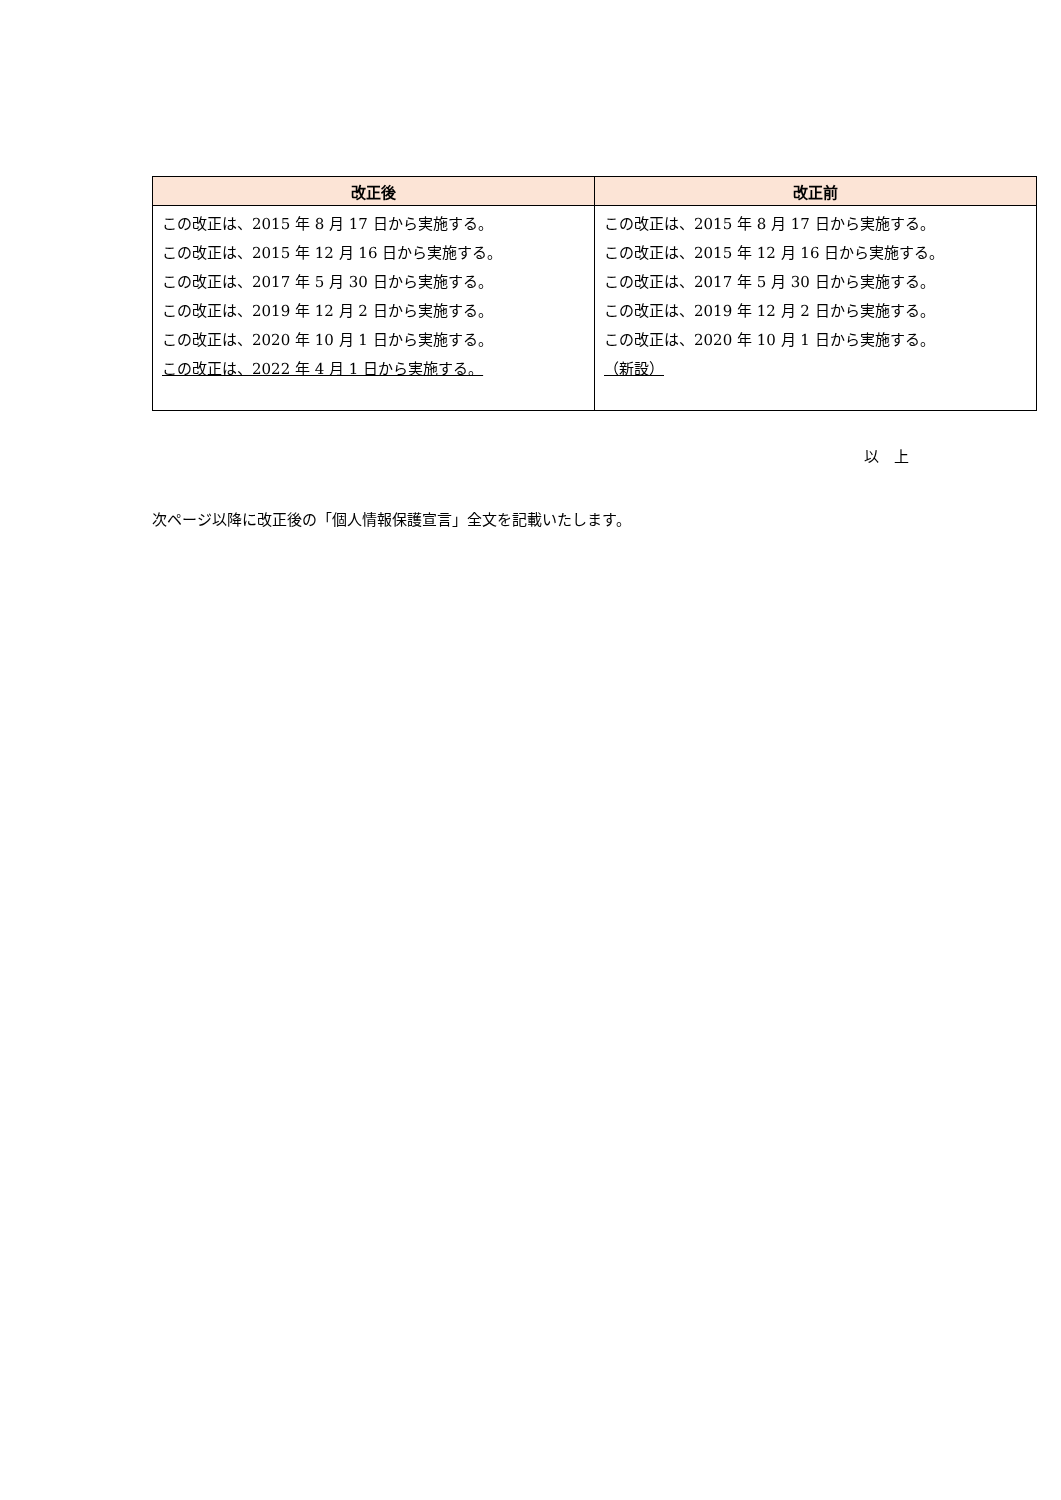| 改正後 | 改正前 |
| --- | --- |
| この改正は、2015 年 8 月 17 日から実施する。 この改正は、2015 年 12 月 16 日から実施する。 この改正は、2017 年 5 月 30 日から実施する。 この改正は、2019 年 12 月 2 日から実施する。 この改正は、2020 年 10 月 1 日から実施する。 この改正は、2022 年 4 月 1 日から実施する。 | この改正は、2015 年 8 月 17 日から実施する。 この改正は、2015 年 12 月 16 日から実施する。 この改正は、2017 年 5 月 30 日から実施する。 この改正は、2019 年 12 月 2 日から実施する。 この改正は、2020 年 10 月 1 日から実施する。 （新設） |
以　上
次ページ以降に改正後の「個人情報保護宣言」全文を記載いたします。